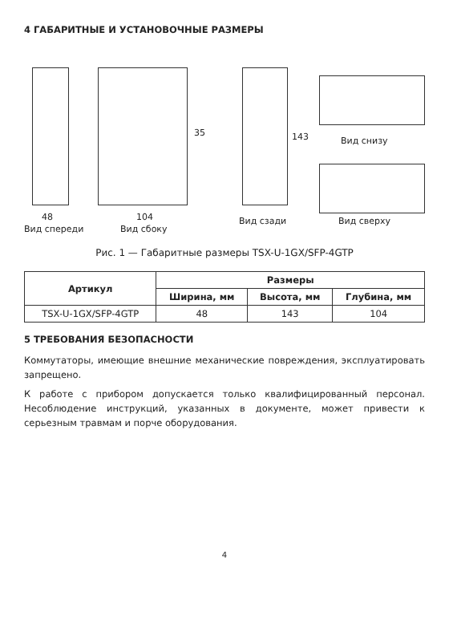4 ГАБАРИТНЫЕ И УСТАНОВОЧНЫЕ РАЗМЕРЫ
48 104
35 143 Вид снизу
Вид спереди Вид сбоку
Вид сзади Вид сверху
Рис. 1 — Габаритные размеры TSX-U-1GX/SFP-4GTP
| Артикул | Размеры | | |
| --- | --- | --- | --- |
| | Ширина, мм | Высота, мм | Глубина, мм |
| TSX-U-1GX/SFP-4GTP | 48 | 143 | 104 |
5 ТРЕБОВАНИЯ БЕЗОПАСНОСТИ
Коммутаторы, имеющие внешние механические повреждения, эксплуатировать запрещено.
К работе с прибором допускается только квалифицированный персонал. Несоблюдение инструкций, указанных в документе, может привести к серьезным травмам и порче оборудования.
4